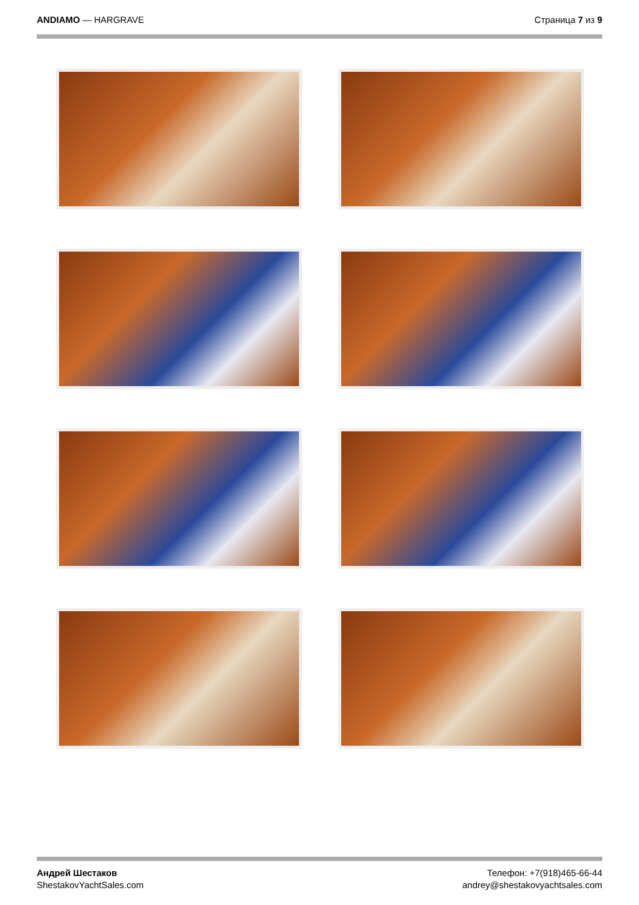ANDIAMO — HARGRAVE Страница 7 из 9
Андрей Шестаков
ShestakovYachtSales.com
Телефон: +7(918)465-66-44
andrey@shestakovyachtsales.com